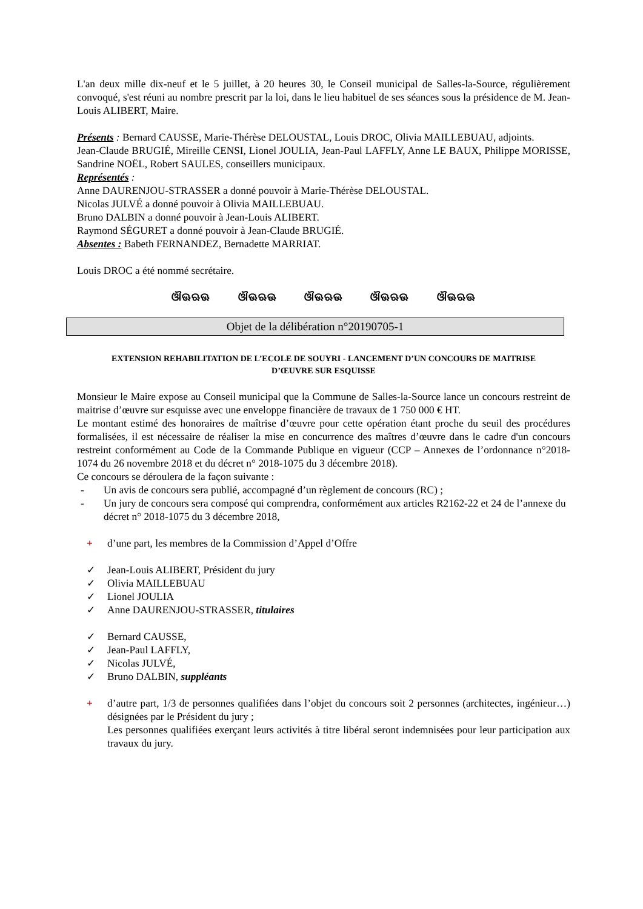L'an deux mille dix-neuf et le 5 juillet, à 20 heures 30, le Conseil municipal de Salles-la-Source, régulièrement convoqué, s'est réuni au nombre prescrit par la loi, dans le lieu habituel de ses séances sous la présidence de M. Jean-Louis ALIBERT, Maire.
Présents : Bernard CAUSSE, Marie-Thérèse DELOUSTAL, Louis DROC, Olivia MAILLEBUAU, adjoints.
Jean-Claude BRUGIÉ, Mireille CENSI, Lionel JOULIA, Jean-Paul LAFFLY, Anne LE BAUX, Philippe MORISSE, Sandrine NOËL, Robert SAULES, conseillers municipaux.
Représentés :
Anne DAURENJOU-STRASSER a donné pouvoir à Marie-Thérèse DELOUSTAL.
Nicolas JULVÉ a donné pouvoir à Olivia MAILLEBUAU.
Bruno DALBIN a donné pouvoir à Jean-Louis ALIBERT.
Raymond SÉGURET a donné pouvoir à Jean-Claude BRUGIÉ.
Absentes : Babeth FERNANDEZ, Bernadette MARRIAT.
Louis DROC a été nommé secrétaire.
ଔଊଋଊ ଔଊଋଊ ଔଊଋଊ ଔଊଋଊ ଔଊଋଊ
Objet de la délibération n°20190705-1
EXTENSION REHABILITATION DE L’ECOLE DE SOUYRI - LANCEMENT D’UN CONCOURS DE MAITRISE D’ŒUVRE SUR ESQUISSE
Monsieur le Maire expose au Conseil municipal que la Commune de Salles-la-Source lance un concours restreint de maitrise d’œuvre sur esquisse avec une enveloppe financière de travaux de 1 750 000 € HT.
Le montant estimé des honoraires de maîtrise d’œuvre pour cette opération étant proche du seuil des procédures formalisées, il est nécessaire de réaliser la mise en concurrence des maîtres d’œuvre dans le cadre d'un concours restreint conformément au Code de la Commande Publique en vigueur (CCP – Annexes de l’ordonnance n°2018-1074 du 26 novembre 2018 et du décret n° 2018-1075 du 3 décembre 2018).
Ce concours se déroulera de la façon suivante :
- Un avis de concours sera publié, accompagné d’un règlement de concours (RC) ;
- Un jury de concours sera composé qui comprendra, conformément aux articles R2162-22 et 24 de l’annexe du décret n° 2018-1075 du 3 décembre 2018,
+ d’une part, les membres de la Commission d’Appel d’Offre
✓ Jean-Louis ALIBERT, Président du jury
✓ Olivia MAILLEBUAU
✓ Lionel JOULIA
✓ Anne DAURENJOU-STRASSER, titulaires
✓ Bernard CAUSSE,
✓ Jean-Paul LAFFLY,
✓ Nicolas JULVÉ,
✓ Bruno DALBIN, suppléants
+ d’autre part, 1/3 de personnes qualifiées dans l’objet du concours soit 2 personnes (architectes, ingénieur…) désignées par le Président du jury ;
Les personnes qualifiées exerçant leurs activités à titre libéral seront indemnisées pour leur participation aux travaux du jury.